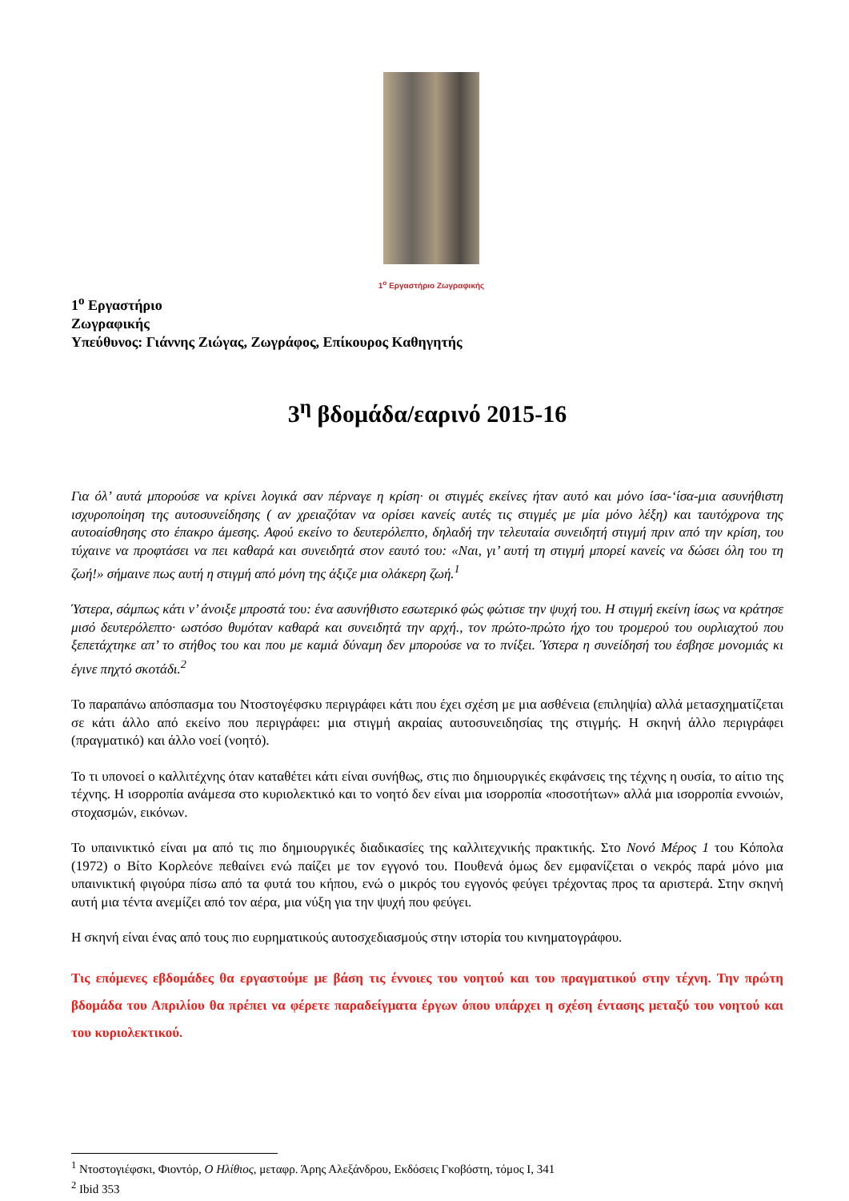1<sup>ο</sup> Εργαστήριο Ζωγραφικής
1<sup>ο</sup> Εργαστήριο
Ζωγραφικής
Υπεύθυνος: Γιάννης Ζιώγας, Ζωγράφος, Επίκουρος Καθηγητής
3<sup>η</sup> βδομάδα/εαρινό 2015-16
Για όλ’ αυτά μπορούσε να κρίνει λογικά σαν πέρναγε η κρίση· οι στιγμές εκείνες ήταν αυτό και μόνο ίσα-‘ίσα-μια ασυνήθιστη ισχυροποίηση της αυτοσυνείδησης ( αν χρειαζόταν να ορίσει κανείς αυτές τις στιγμές με μία μόνο λέξη) και ταυτόχρονα της αυτοαίσθησης στο έπακρο άμεσης. Αφού εκείνο το δευτερόλεπτο, δηλαδή την τελευταία συνειδητή στιγμή πριν από την κρίση, του τύχαινε να προφτάσει να πει καθαρά και συνειδητά στον εαυτό του: «Ναι, γι’ αυτή τη στιγμή μπορεί κανείς να δώσει όλη του τη ζωή!» σήμαινε πως αυτή η στιγμή από μόνη της άξιζε μια ολάκερη ζωή.<sup>1</sup>
Ύστερα, σάμπως κάτι ν’ άνοιξε μπροστά του: ένα ασυνήθιστο εσωτερικό φώς φώτισε την ψυχή του. Η στιγμή εκείνη ίσως να κράτησε μισό δευτερόλεπτο· ωστόσο θυμόταν καθαρά και συνειδητά την αρχή., τον πρώτο-πρώτο ήχο του τρομερού του ουρλιαχτού που ξεπετάχτηκε απ’ το στήθος του και που με καμιά δύναμη δεν μπορούσε να το πνίξει. Ύστερα η συνείδησή του έσβησε μονομιάς κι έγινε πηχτό σκοτάδι.<sup>2</sup>
Το παραπάνω απόσπασμα του Ντοστογέφσκυ περιγράφει κάτι που έχει σχέση με μια ασθένεια (επιληψία) αλλά μετασχηματίζεται σε κάτι άλλο από εκείνο που περιγράφει: μια στιγμή ακραίας αυτοσυνειδησίας της στιγμής. Η σκηνή άλλο περιγράφει (πραγματικό) και άλλο νοεί (νοητό).
Το τι υπονοεί ο καλλιτέχνης όταν καταθέτει κάτι είναι συνήθως, στις πιο δημιουργικές εκφάνσεις της τέχνης η ουσία, το αίτιο της τέχνης. Η ισορροπία ανάμεσα στο κυριολεκτικό και το νοητό δεν είναι μια ισορροπία «ποσοτήτων» αλλά μια ισορροπία εννοιών, στοχασμών, εικόνων.
Το υπαινικτικό είναι μα από τις πιο δημιουργικές διαδικασίες της καλλιτεχνικής πρακτικής. Στο Νονό Μέρος 1 του Κόπολα (1972) ο Βίτο Κορλεόνε πεθαίνει ενώ παίζει με τον εγγονό του. Πουθενά όμως δεν εμφανίζεται ο νεκρός παρά μόνο μια υπαινικτική φιγούρα πίσω από τα φυτά του κήπου, ενώ ο μικρός του εγγονός φεύγει τρέχοντας προς τα αριστερά. Στην σκηνή αυτή μια τέντα ανεμίζει από τον αέρα, μια νύξη για την ψυχή που φεύγει.
Η σκηνή είναι ένας από τους πιο ευρηματικούς αυτοσχεδιασμούς στην ιστορία του κινηματογράφου.
Τις επόμενες εβδομάδες θα εργαστούμε με βάση τις έννοιες του νοητού και του πραγματικού στην τέχνη. Την πρώτη βδομάδα του Απριλίου θα πρέπει να φέρετε παραδείγματα έργων όπου υπάρχει η σχέση έντασης μεταξύ του νοητού και του κυριολεκτικού.
<sup>1</sup> Ντοστογιέφσκι, Φιοντόρ, Ο Ηλίθιος, μεταφρ. Άρης Αλεξάνδρου, Εκδόσεις Γκοβόστη, τόμος Ι, 341
<sup>2</sup> Ibid 353